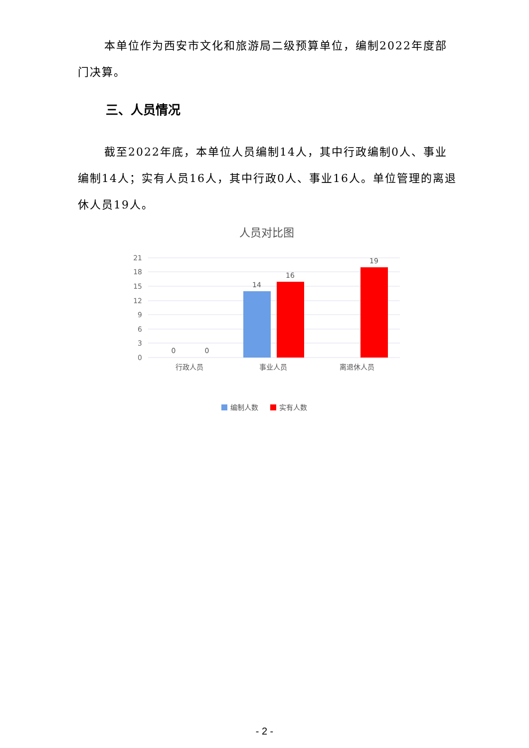本单位作为西安市文化和旅游局二级预算单位，编制2022年度部门决算。
三、人员情况
截至2022年底，本单位人员编制14人，其中行政编制0人、事业编制14人；实有人员16人，其中行政0人、事业16人。单位管理的离退休人员19人。
人员对比图
21
18
15
12
9
6
3
0
0
0
14
16
19
行政人员
事业人员
离退休人员
编制人数
实有人数
- 2 -